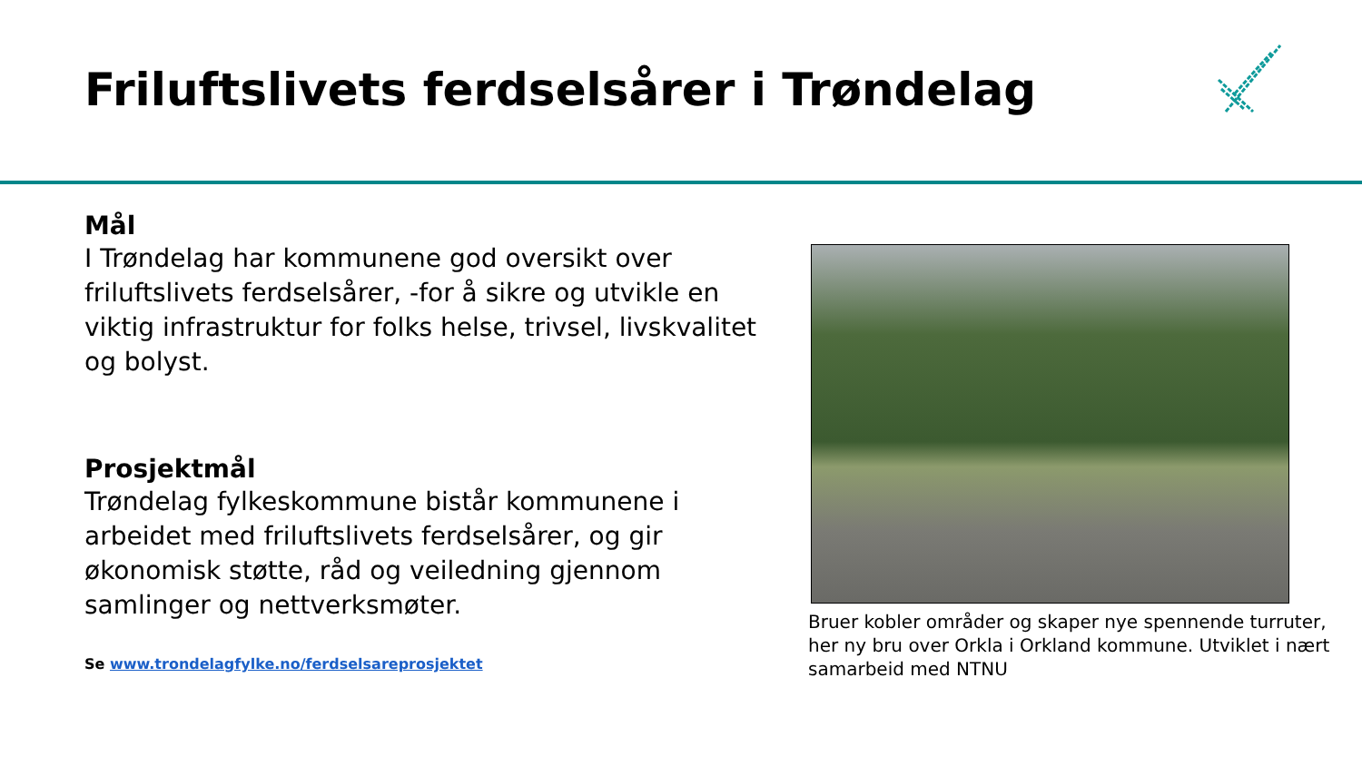Friluftslivets ferdselsårer i Trøndelag
Mål
I Trøndelag har kommunene god oversikt over friluftslivets ferdselsårer, -for å sikre og utvikle en viktig infrastruktur for folks helse, trivsel, livskvalitet og bolyst.
Prosjektmål
Trøndelag fylkeskommune bistår kommunene i arbeidet med friluftslivets ferdselsårer, og gir økonomisk støtte, råd og veiledning gjennom samlinger og nettverksmøter.
Se www.trondelagfylke.no/ferdselsareprosjektet
Bruer kobler områder og skaper nye spennende turruter, her ny bru over Orkla i Orkland kommune. Utviklet i nært samarbeid med NTNU